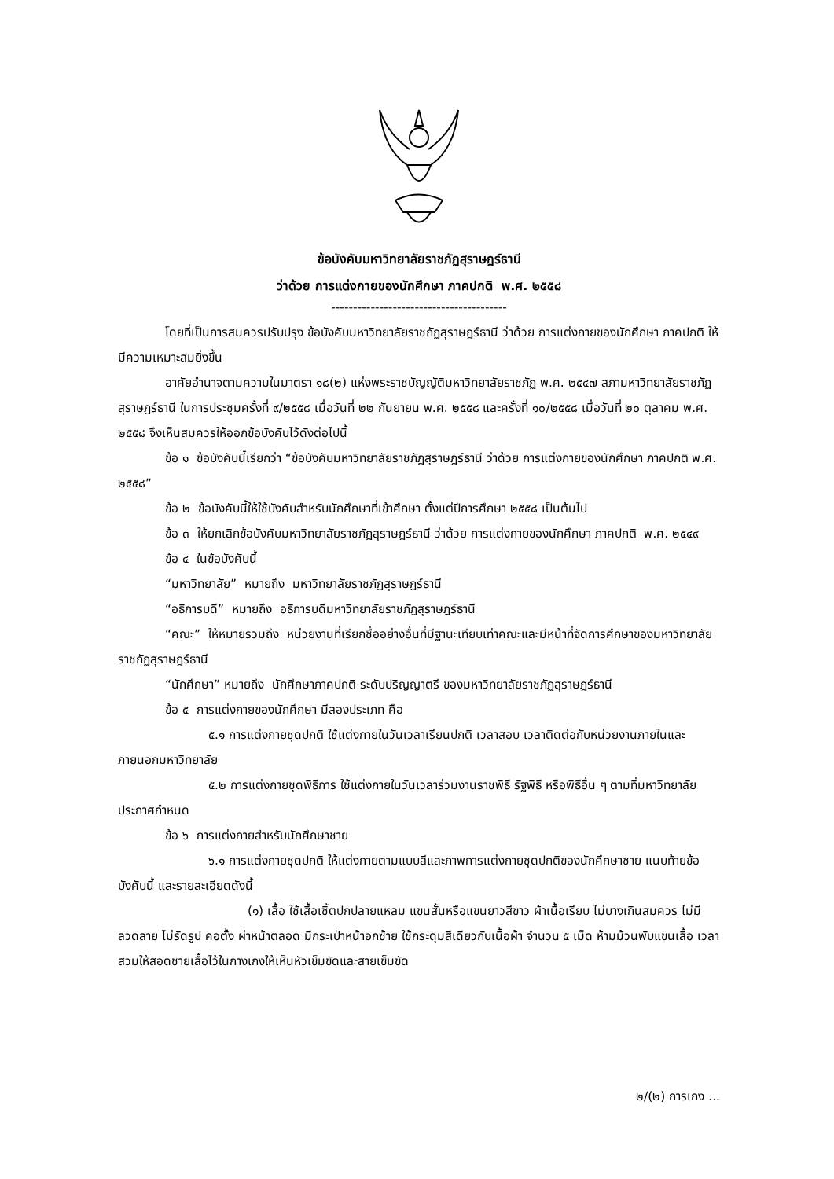ข้อบังคับมหาวิทยาลัยราชภัฏสุราษฎร์ธานี
ว่าด้วย การแต่งกายของนักศึกษา ภาคปกติ พ.ศ. ๒๕๕๘
----------------------------------------
โดยที่เป็นการสมควรปรับปรุง ข้อบังคับมหาวิทยาลัยราชภัฏสุราษฎร์ธานี ว่าด้วย การแต่งกายของนักศึกษา ภาคปกติ ให้มีความเหมาะสมยิ่งขึ้น
อาศัยอำนาจตามความในมาตรา ๑๘(๒) แห่งพระราชบัญญัติมหาวิทยาลัยราชภัฏ พ.ศ. ๒๕๔๗ สภามหาวิทยาลัยราชภัฏสุราษฎร์ธานี ในการประชุมครั้งที่ ๙/๒๕๕๘ เมื่อวันที่ ๒๒ กันยายน พ.ศ. ๒๕๕๘ และครั้งที่ ๑๐/๒๕๕๘ เมื่อวันที่ ๒๐ ตุลาคม พ.ศ. ๒๕๕๘ จึงเห็นสมควรให้ออกข้อบังคับไว้ดังต่อไปนี้
ข้อ ๑ ข้อบังคับนี้เรียกว่า “ข้อบังคับมหาวิทยาลัยราชภัฏสุราษฎร์ธานี ว่าด้วย การแต่งกายของนักศึกษา ภาคปกติ พ.ศ. ๒๕๕๘”
ข้อ ๒ ข้อบังคับนี้ให้ใช้บังคับสำหรับนักศึกษาที่เข้าศึกษา ตั้งแต่ปีการศึกษา ๒๕๕๘ เป็นต้นไป
ข้อ ๓ ให้ยกเลิกข้อบังคับมหาวิทยาลัยราชภัฏสุราษฎร์ธานี ว่าด้วย การแต่งกายของนักศึกษา ภาคปกติ พ.ศ. ๒๕๔๙
ข้อ ๔ ในข้อบังคับนี้
“มหาวิทยาลัย” หมายถึง มหาวิทยาลัยราชภัฏสุราษฎร์ธานี
“อธิการบดี” หมายถึง อธิการบดีมหาวิทยาลัยราชภัฏสุราษฎร์ธานี
“คณะ” ให้หมายรวมถึง หน่วยงานที่เรียกชื่ออย่างอื่นที่มีฐานะเทียบเท่าคณะและมีหน้าที่จัดการศึกษาของมหาวิทยาลัยราชภัฏสุราษฎร์ธานี
“นักศึกษา” หมายถึง นักศึกษาภาคปกติ ระดับปริญญาตรี ของมหาวิทยาลัยราชภัฏสุราษฎร์ธานี
ข้อ ๕ การแต่งกายของนักศึกษา มีสองประเภท คือ
๕.๑ การแต่งกายชุดปกติ ใช้แต่งกายในวันเวลาเรียนปกติ เวลาสอบ เวลาติดต่อกับหน่วยงานภายในและภายนอกมหาวิทยาลัย
๕.๒ การแต่งกายชุดพิธีการ ใช้แต่งกายในวันเวลาร่วมงานราชพิธี รัฐพิธี หรือพิธีอื่น ๆ ตามที่มหาวิทยาลัยประกาศกำหนด
ข้อ ๖ การแต่งกายสำหรับนักศึกษาชาย
๖.๑ การแต่งกายชุดปกติ ให้แต่งกายตามแบบสีและภาพการแต่งกายชุดปกติของนักศึกษาชาย แนบท้ายข้อบังคับนี้ และรายละเอียดดังนี้
(๑) เสื้อ ใช้เสื้อเชิ้ตปกปลายแหลม แขนสั้นหรือแขนยาวสีขาว ผ้าเนื้อเรียบ ไม่บางเกินสมควร ไม่มีลวดลาย ไม่รัดรูป คอตั้ง ผ่าหน้าตลอด มีกระเป๋าหน้าอกซ้าย ใช้กระดุมสีเดียวกับเนื้อผ้า จำนวน ๕ เม็ด ห้ามม้วนพับแขนเสื้อ เวลาสวมให้สอดชายเสื้อไว้ในกางเกงให้เห็นหัวเข็มขัดและสายเข็มขัด
๒/(๒) การเกง ...